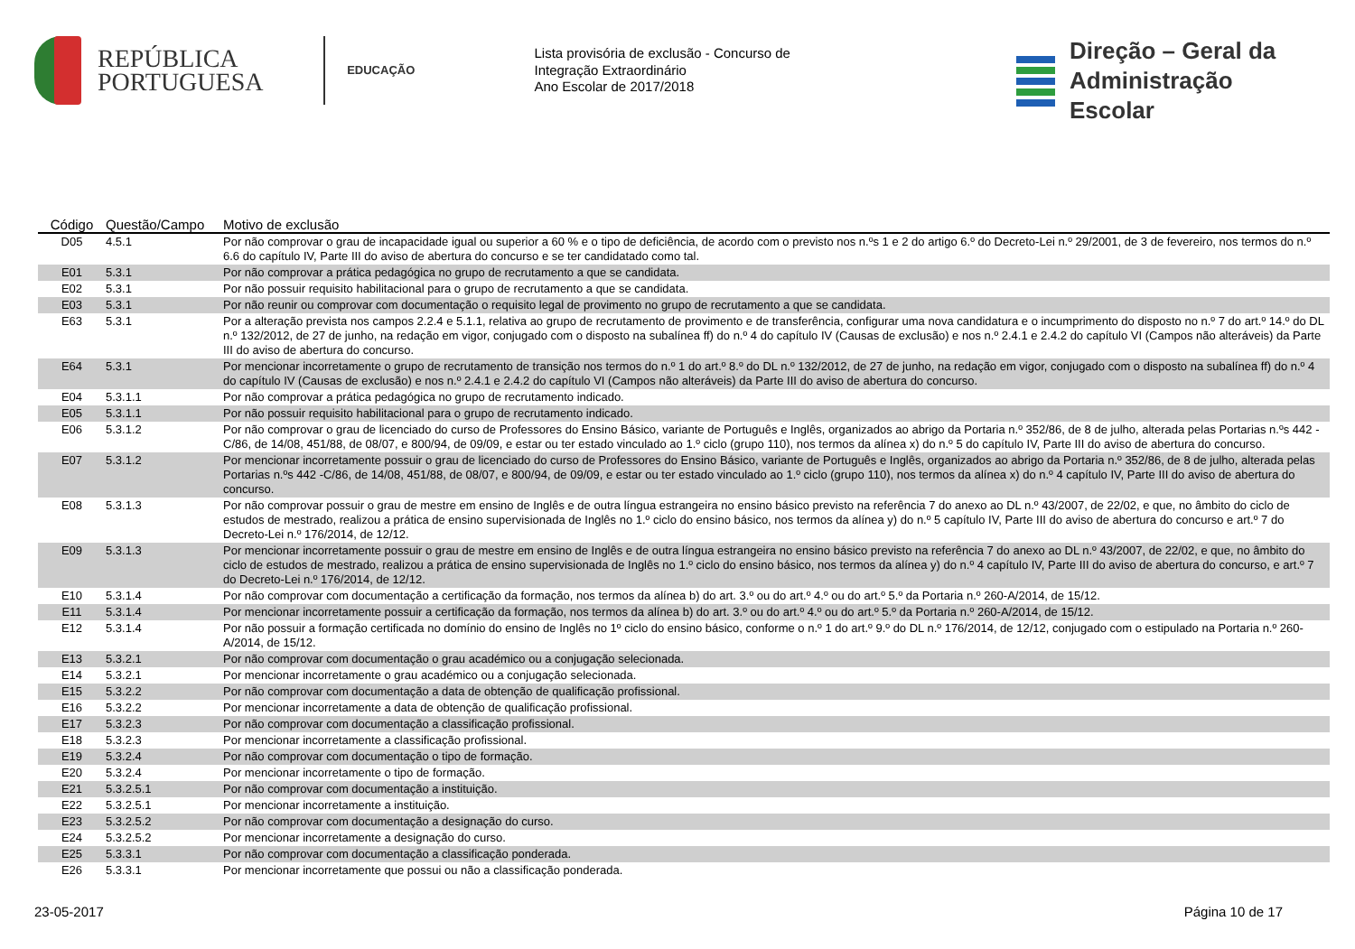REPÚBLICA
PORTUGUESA
EDUCAÇÃO
Lista provisória de exclusão - Concurso de
Integração Extraordinário
Ano Escolar de 2017/2018
Direção – Geral da
Administração Escolar
| Código | Questão/Campo | Motivo de exclusão |
| --- | --- | --- |
| D05 | 4.5.1 | Por não comprovar o grau de incapacidade igual ou superior a 60 % e o tipo de deficiência, de acordo com o previsto nos n.ºs 1 e 2 do artigo 6.º do Decreto-Lei n.º 29/2001, de 3 de fevereiro, nos termos do n.º 6.6 do capítulo IV, Parte III do aviso de abertura do concurso e se ter candidatado como tal. |
| E01 | 5.3.1 | Por não comprovar a prática pedagógica no grupo de recrutamento a que se candidata. |
| E02 | 5.3.1 | Por não possuir requisito habilitacional para o grupo de recrutamento a que se candidata. |
| E03 | 5.3.1 | Por não reunir ou comprovar com documentação o requisito legal de provimento no grupo de recrutamento a que se candidata. |
| E63 | 5.3.1 | Por a alteração prevista nos campos 2.2.4 e 5.1.1, relativa ao grupo de recrutamento de provimento e de transferência, configurar uma nova candidatura e o incumprimento do disposto no n.º 7 do art.º 14.º do DL n.º 132/2012, de 27 de junho, na redação em vigor, conjugado com o disposto na subalínea ff) do n.º 4 do capítulo IV (Causas de exclusão) e nos n.º 2.4.1 e 2.4.2 do capítulo VI (Campos não alteráveis) da Parte III do aviso de abertura do concurso. |
| E64 | 5.3.1 | Por mencionar incorretamente o grupo de recrutamento de transição nos termos do n.º 1 do art.º 8.º do DL n.º 132/2012, de 27 de junho, na redação em vigor, conjugado com o disposto na subalínea ff) do n.º 4 do capítulo IV (Causas de exclusão) e nos n.º 2.4.1 e 2.4.2 do capítulo VI (Campos não alteráveis) da Parte III do aviso de abertura do concurso. |
| E04 | 5.3.1.1 | Por não comprovar a prática pedagógica no grupo de recrutamento indicado. |
| E05 | 5.3.1.1 | Por não possuir requisito habilitacional para o grupo de recrutamento indicado. |
| E06 | 5.3.1.2 | Por não comprovar o grau de licenciado do curso de Professores do Ensino Básico, variante de Português e Inglês, organizados ao abrigo da Portaria n.º 352/86, de 8 de julho, alterada pelas Portarias n.ºs 442 -C/86, de 14/08, 451/88, de 08/07, e 800/94, de 09/09, e estar ou ter estado vinculado ao 1.º ciclo (grupo 110), nos termos da alínea x) do n.º 5 do capítulo IV, Parte III do aviso de abertura do concurso. |
| E07 | 5.3.1.2 | Por mencionar incorretamente possuir o grau de licenciado do curso de Professores do Ensino Básico, variante de Português e Inglês, organizados ao abrigo da Portaria n.º 352/86, de 8 de julho, alterada pelas Portarias n.ºs 442 -C/86, de 14/08, 451/88, de 08/07, e 800/94, de 09/09, e estar ou ter estado vinculado ao 1.º ciclo (grupo 110), nos termos da alínea x) do n.º 4 capítulo IV, Parte III do aviso de abertura do concurso. |
| E08 | 5.3.1.3 | Por não comprovar possuir o grau de mestre em ensino de Inglês e de outra língua estrangeira no ensino básico previsto na referência 7 do anexo ao DL n.º 43/2007, de 22/02, e que, no âmbito do ciclo de estudos de mestrado, realizou a prática de ensino supervisionada de Inglês no 1.º ciclo do ensino básico, nos termos da alínea y) do n.º 5 capítulo IV, Parte III do aviso de abertura do concurso e art.º 7 do Decreto-Lei n.º 176/2014, de 12/12. |
| E09 | 5.3.1.3 | Por mencionar incorretamente possuir o grau de mestre em ensino de Inglês e de outra língua estrangeira no ensino básico previsto na referência 7 do anexo ao DL n.º 43/2007, de 22/02, e que, no âmbito do ciclo de estudos de mestrado, realizou a prática de ensino supervisionada de Inglês no 1.º ciclo do ensino básico, nos termos da alínea y) do n.º 4 capítulo IV, Parte III do aviso de abertura do concurso, e art.º 7 do Decreto-Lei n.º 176/2014, de 12/12. |
| E10 | 5.3.1.4 | Por não comprovar com documentação a certificação da formação, nos termos da alínea b) do art. 3.º ou do art.º 4.º ou do art.º 5.º da Portaria n.º 260-A/2014, de 15/12. |
| E11 | 5.3.1.4 | Por mencionar incorretamente possuir a certificação da formação, nos termos da alínea b) do art. 3.º ou do art.º 4.º ou do art.º 5.º da Portaria n.º 260-A/2014, de 15/12. |
| E12 | 5.3.1.4 | Por não possuir a formação certificada no domínio do ensino de Inglês no 1º ciclo do ensino básico, conforme o n.º 1 do art.º 9.º do DL n.º 176/2014, de 12/12, conjugado com o estipulado na Portaria n.º 260-A/2014, de 15/12. |
| E13 | 5.3.2.1 | Por não comprovar com documentação o grau académico ou a conjugação selecionada. |
| E14 | 5.3.2.1 | Por mencionar incorretamente o grau académico ou a conjugação selecionada. |
| E15 | 5.3.2.2 | Por não comprovar com documentação a data de obtenção de qualificação profissional. |
| E16 | 5.3.2.2 | Por mencionar incorretamente a data de obtenção de qualificação profissional. |
| E17 | 5.3.2.3 | Por não comprovar com documentação a classificação profissional. |
| E18 | 5.3.2.3 | Por mencionar incorretamente a classificação profissional. |
| E19 | 5.3.2.4 | Por não comprovar com documentação o tipo de formação. |
| E20 | 5.3.2.4 | Por mencionar incorretamente o tipo de formação. |
| E21 | 5.3.2.5.1 | Por não comprovar com documentação a instituição. |
| E22 | 5.3.2.5.1 | Por mencionar incorretamente a instituição. |
| E23 | 5.3.2.5.2 | Por não comprovar com documentação a designação do curso. |
| E24 | 5.3.2.5.2 | Por mencionar incorretamente a designação do curso. |
| E25 | 5.3.3.1 | Por não comprovar com documentação a classificação ponderada. |
| E26 | 5.3.3.1 | Por mencionar incorretamente que possui ou não a classificação ponderada. |
23-05-2017 Página 10 de 17